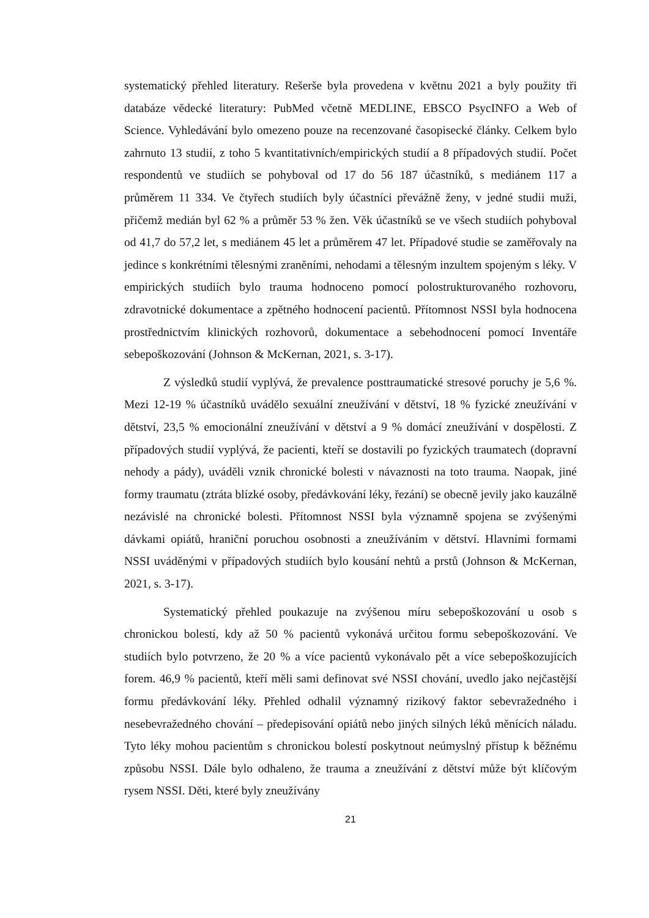systematický přehled literatury. Rešerše byla provedena v květnu 2021 a byly použity tři databáze vědecké literatury: PubMed včetně MEDLINE, EBSCO PsycINFO a Web of Science. Vyhledávání bylo omezeno pouze na recenzované časopisecké články. Celkem bylo zahrnuto 13 studií, z toho 5 kvantitativních/empirických studií a 8 případových studií. Počet respondentů ve studiích se pohyboval od 17 do 56 187 účastníků, s mediánem 117 a průměrem 11 334. Ve čtyřech studiích byly účastníci převážně ženy, v jedné studii muži, přičemž medián byl 62 % a průměr 53 % žen. Věk účastníků se ve všech studiích pohyboval od 41,7 do 57,2 let, s mediánem 45 let a průměrem 47 let. Případové studie se zaměřovaly na jedince s konkrétními tělesnými zraněními, nehodami a tělesným inzultem spojeným s léky. V empirických studiích bylo trauma hodnoceno pomocí polostrukturovaného rozhovoru, zdravotnické dokumentace a zpětného hodnocení pacientů. Přítomnost NSSI byla hodnocena prostřednictvím klinických rozhovorů, dokumentace a sebehodnocení pomocí Inventáře sebepoškozování (Johnson & McKernan, 2021, s. 3-17).
Z výsledků studií vyplývá, že prevalence posttraumatické stresové poruchy je 5,6 %. Mezi 12-19 % účastníků uvádělo sexuální zneužívání v dětství, 18 % fyzické zneužívání v dětství, 23,5 % emocionální zneužívání v dětství a 9 % domácí zneužívání v dospělosti. Z případových studií vyplývá, že pacienti, kteří se dostavili po fyzických traumatech (dopravní nehody a pády), uváděli vznik chronické bolesti v návaznosti na toto trauma. Naopak, jiné formy traumatu (ztráta blízké osoby, předávkování léky, řezání) se obecně jevily jako kauzálně nezávislé na chronické bolesti. Přítomnost NSSI byla významně spojena se zvýšenými dávkami opiátů, hraniční poruchou osobnosti a zneužíváním v dětství. Hlavními formami NSSI uváděnými v případových studiích bylo kousání nehtů a prstů (Johnson & McKernan, 2021, s. 3-17).
Systematický přehled poukazuje na zvýšenou míru sebepoškozování u osob s chronickou bolestí, kdy až 50 % pacientů vykonává určitou formu sebepoškozování. Ve studiích bylo potvrzeno, že 20 % a více pacientů vykonávalo pět a více sebepoškozujících forem. 46,9 % pacientů, kteří měli sami definovat své NSSI chování, uvedlo jako nejčastější formu předávkování léky. Přehled odhalil významný rizikový faktor sebevražedného i nesebevražedného chování – předepisování opiátů nebo jiných silných léků měnících náladu. Tyto léky mohou pacientům s chronickou bolestí poskytnout neúmyslný přístup k běžnému způsobu NSSI. Dále bylo odhaleno, že trauma a zneužívání z dětství může být klíčovým rysem NSSI. Děti, které byly zneužívány
21